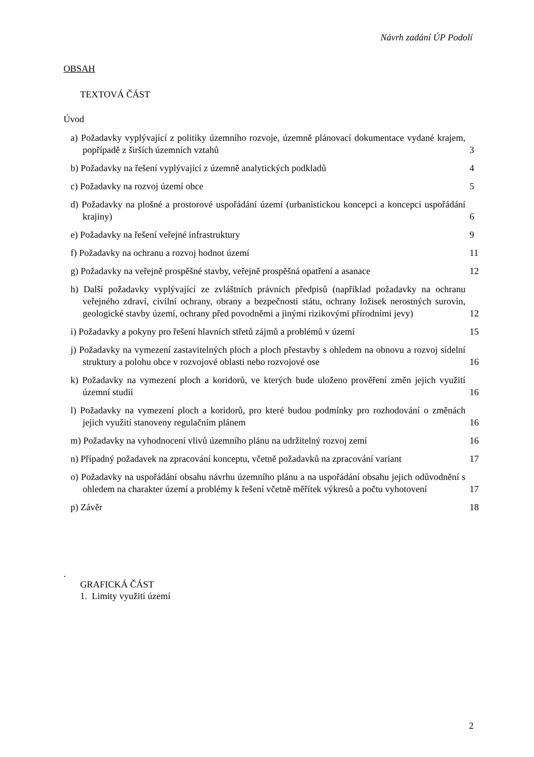Návrh zadání ÚP Podolí
OBSAH
TEXTOVÁ ČÁST
Úvod
a) Požadavky vyplývající z politiky územního rozvoje, územně plánovací dokumentace vydané krajem, popřípadě z širších územních vztahů
3
b) Požadavky na řešení vyplývající z územně analytických podkladů
4
c) Požadavky na rozvoj území obce
5
d) Požadavky na plošné a prostorové uspořádání území (urbanistickou koncepci a koncepci uspořádání krajiny)
6
e) Požadavky na řešení veřejné infrastruktury
9
f) Požadavky na ochranu a rozvoj hodnot území
11
g) Požadavky na veřejně prospěšné stavby, veřejně prospěšná opatření a asanace
12
h) Další požadavky vyplývající ze zvláštních právních předpisů (například požadavky na ochranu veřejného zdraví, civilní ochrany, obrany a bezpečnosti státu, ochrany ložisek nerostných surovin, geologické stavby území, ochrany před povodněmi a jinými rizikovými přírodními jevy)
12
i) Požadavky a pokyny pro řešení hlavních střetů zájmů a problémů v území
15
j) Požadavky na vymezení zastavitelných ploch a ploch přestavby s ohledem na obnovu a rozvoj sídelní struktury a polohu obce v rozvojové oblasti nebo rozvojové ose
16
k) Požadavky na vymezení ploch a koridorů, ve kterých bude uloženo prověření změn jejich využití územní studií
16
l) Požadavky na vymezení ploch a koridorů, pro které budou podmínky pro rozhodování o změnách jejich využití stanoveny regulačním plánem
16
m) Požadavky na vyhodnocení vlivů územního plánu na udržitelný rozvoj zemí
16
n) Případný požadavek na zpracování konceptu, včetně požadavků na zpracování variant
17
o) Požadavky na uspořádání obsahu návrhu územního plánu a na uspořádání obsahu jejich odůvodnění s ohledem na charakter území a problémy k řešení včetně měřítek výkresů a počtu vyhotovení
17
p) Závěr 18
.
GRAFICKÁ ČÁST
1. Limity využití území
2